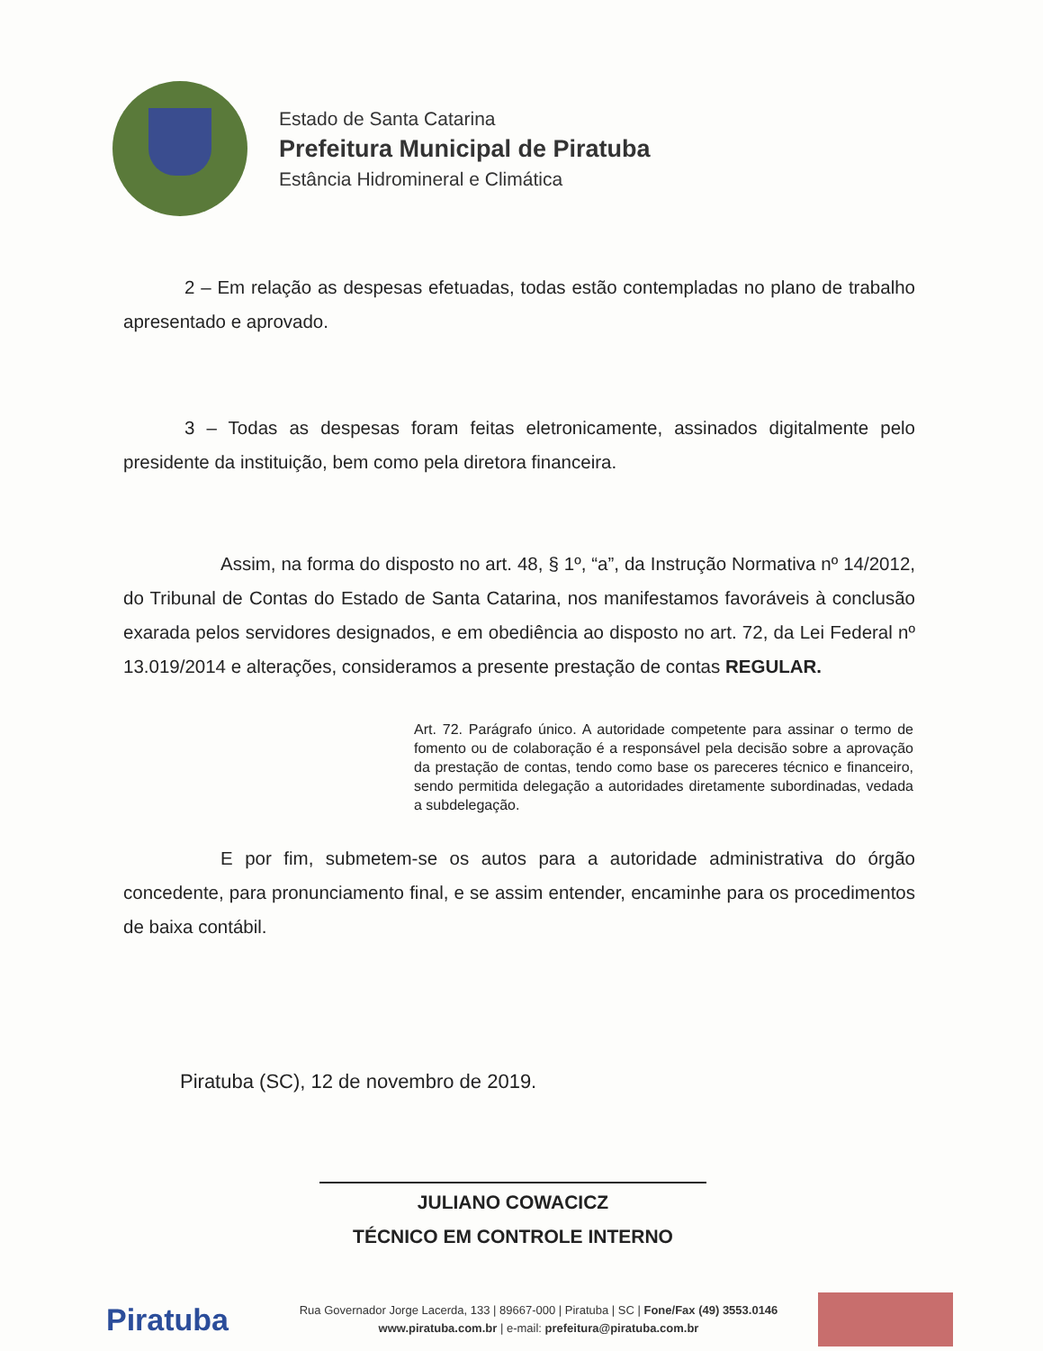Estado de Santa Catarina
Prefeitura Municipal de Piratuba
Estância Hidromineral e Climática
2 – Em relação as despesas efetuadas, todas estão contempladas no plano de trabalho apresentado e aprovado.
3 – Todas as despesas foram feitas eletronicamente, assinados digitalmente pelo presidente da instituição, bem como pela diretora financeira.
Assim, na forma do disposto no art. 48, § 1º, “a”, da Instrução Normativa nº 14/2012, do Tribunal de Contas do Estado de Santa Catarina, nos manifestamos favoráveis à conclusão exarada pelos servidores designados, e em obediência ao disposto no art. 72, da Lei Federal nº 13.019/2014 e alterações, consideramos a presente prestação de contas REGULAR.
Art. 72. Parágrafo único. A autoridade competente para assinar o termo de fomento ou de colaboração é a responsável pela decisão sobre a aprovação da prestação de contas, tendo como base os pareceres técnico e financeiro, sendo permitida delegação a autoridades diretamente subordinadas, vedada a subdelegação.
E por fim, submetem-se os autos para a autoridade administrativa do órgão concedente, para pronunciamento final, e se assim entender, encaminhe para os procedimentos de baixa contábil.
Piratuba (SC), 12 de novembro de 2019.
JULIANO COWACICZ
TÉCNICO EM CONTROLE INTERNO
Piratuba
Rua Governador Jorge Lacerda, 133 | 89667-000 | Piratuba | SC | Fone/Fax (49) 3553.0146
www.piratuba.com.br | e-mail: prefeitura@piratuba.com.br